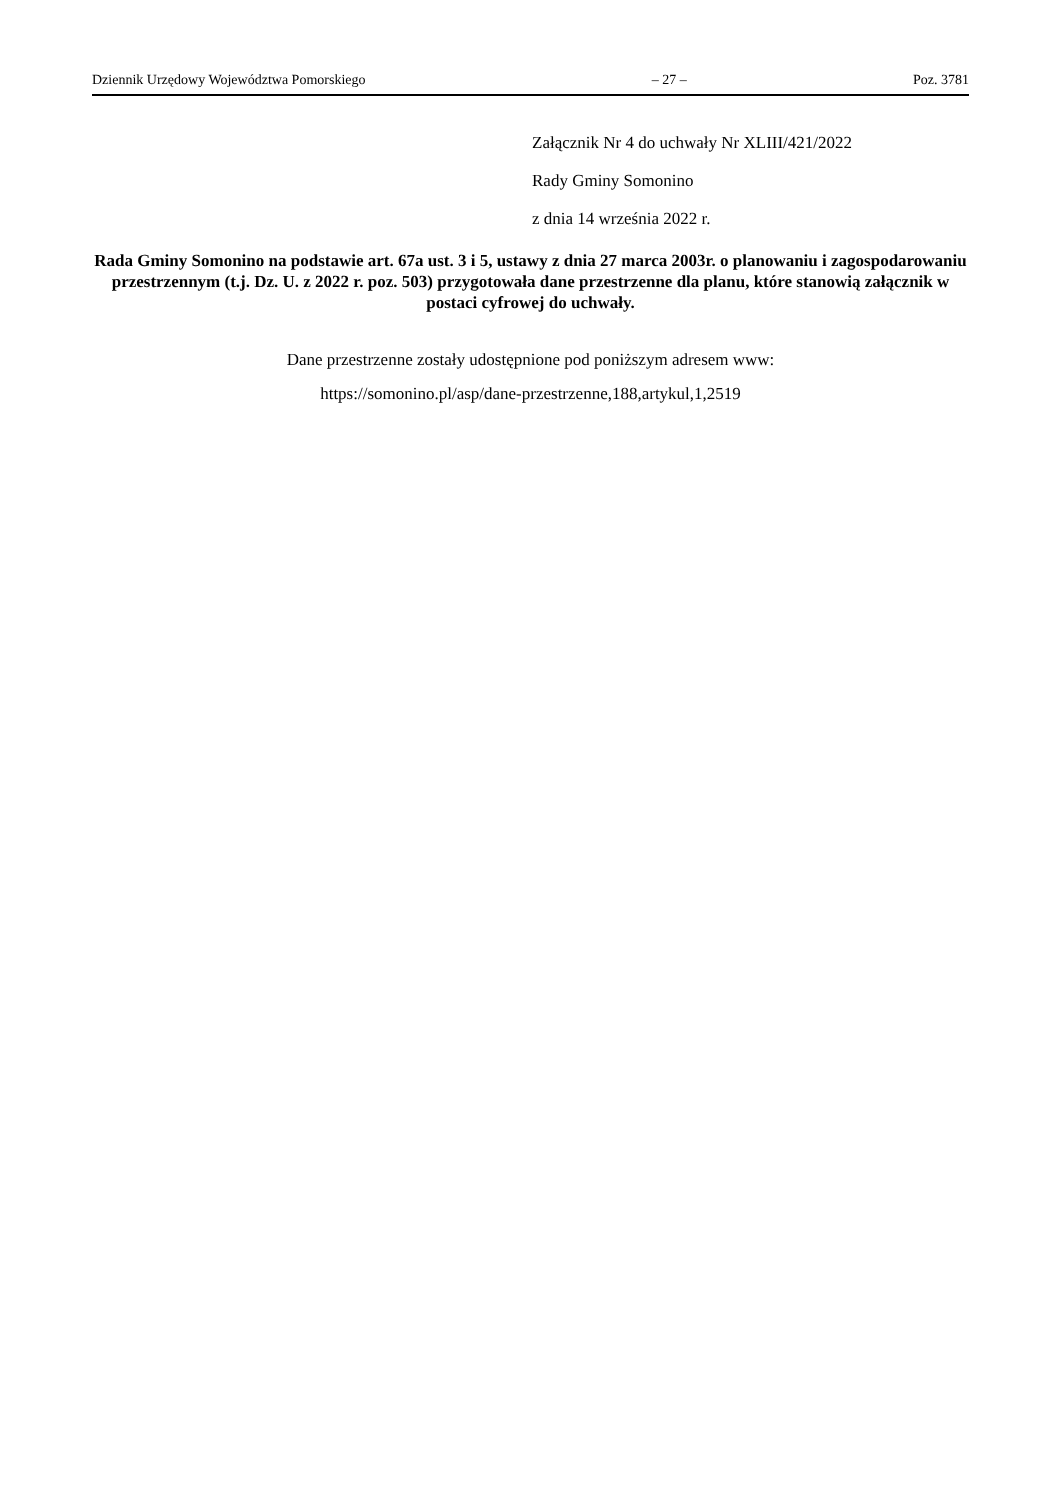Dziennik Urzędowy Województwa Pomorskiego – 27 – Poz. 3781
Załącznik Nr 4 do uchwały Nr XLIII/421/2022
Rady Gminy Somonino
z dnia 14 września 2022 r.
Rada Gminy Somonino na podstawie art. 67a ust. 3 i 5, ustawy z dnia 27 marca 2003r. o planowaniu i zagospodarowaniu przestrzennym (t.j. Dz. U. z 2022 r. poz. 503) przygotowała dane przestrzenne dla planu, które stanowią załącznik w postaci cyfrowej do uchwały.
Dane przestrzenne zostały udostępnione pod poniższym adresem www:
https://somonino.pl/asp/dane-przestrzenne,188,artykul,1,2519